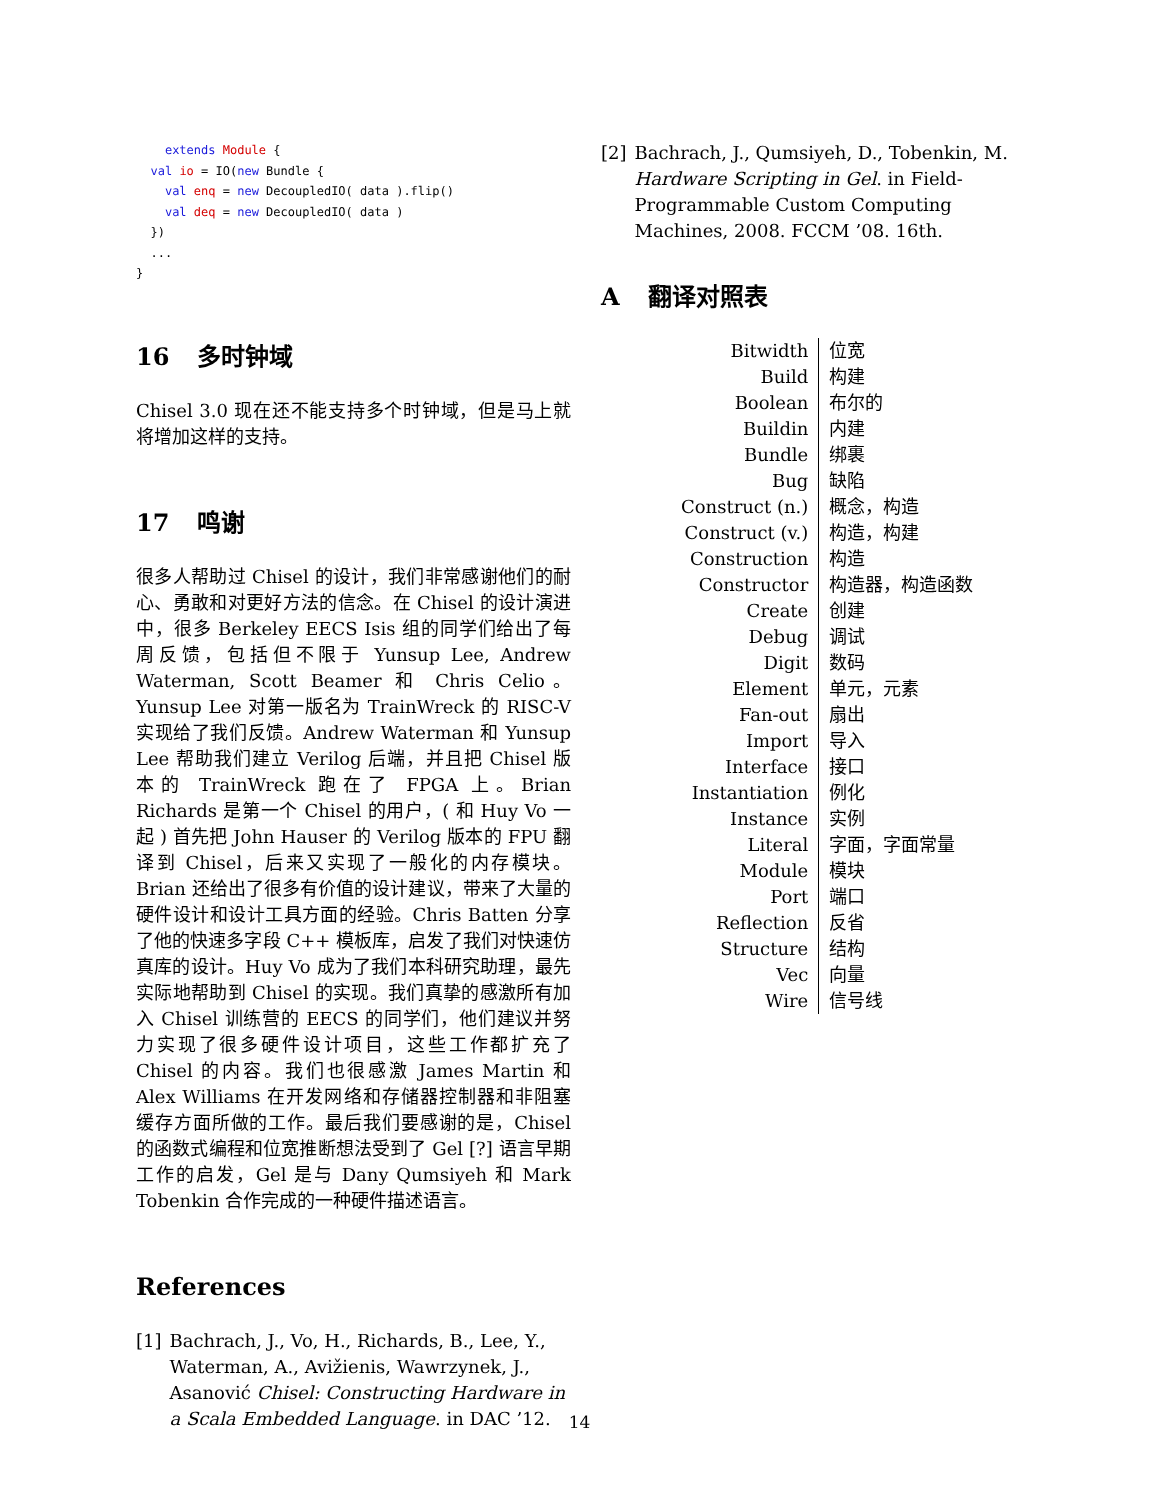extends Module {
  val io = IO(new Bundle {
    val enq = new DecoupledIO( data ).flip()
    val deq = new DecoupledIO( data )
  })
  ...
}
16 多时钟域
Chisel 3.0 现在还不能支持多个时钟域，但是马上就将增加这样的支持。
17 鸣谢
很多人帮助过 Chisel 的设计，我们非常感谢他们的耐心、勇敢和对更好方法的信念。在 Chisel 的设计演进中，很多 Berkeley EECS Isis 组的同学们给出了每周反馈，包括但不限于 Yunsup Lee, Andrew Waterman, Scott Beamer 和 Chris Celio。Yunsup Lee 对第一版名为 TrainWreck 的 RISC-V 实现给了我们反馈。Andrew Waterman 和 Yunsup Lee 帮助我们建立 Verilog 后端，并且把 Chisel 版本的 TrainWreck 跑在了 FPGA 上。Brian Richards 是第一个 Chisel 的用户，( 和 Huy Vo 一起 ) 首先把 John Hauser 的 Verilog 版本的 FPU 翻译到 Chisel，后来又实现了一般化的内存模块。Brian 还给出了很多有价值的设计建议，带来了大量的硬件设计和设计工具方面的经验。Chris Batten 分享了他的快速多字段 C++ 模板库，启发了我们对快速仿真库的设计。Huy Vo 成为了我们本科研究助理，最先实际地帮助到 Chisel 的实现。我们真挚的感激所有加入 Chisel 训练营的 EECS 的同学们，他们建议并努力实现了很多硬件设计项目，这些工作都扩充了 Chisel 的内容。我们也很感激 James Martin 和 Alex Williams 在开发网络和存储器控制器和非阻塞缓存方面所做的工作。最后我们要感谢的是，Chisel 的函数式编程和位宽推断想法受到了 Gel [?] 语言早期工作的启发，Gel 是与 Dany Qumsiyeh 和 Mark Tobenkin 合作完成的一种硬件描述语言。
References
[1] Bachrach, J., Vo, H., Richards, B., Lee, Y., Waterman, A., Avižienis, Wawrzynek, J., Asanović Chisel: Constructing Hardware in a Scala Embedded Language. in DAC ’12.
[2] Bachrach, J., Qumsiyeh, D., Tobenkin, M. Hardware Scripting in Gel. in Field-Programmable Custom Computing Machines, 2008. FCCM ’08. 16th.
A翻译对照表
| Bitwidth | 位宽 |
| Build | 构建 |
| Boolean | 布尔的 |
| Buildin | 内建 |
| Bundle | 绑裹 |
| Bug | 缺陷 |
| Construct (n.) | 概念，构造 |
| Construct (v.) | 构造，构建 |
| Construction | 构造 |
| Constructor | 构造器，构造函数 |
| Create | 创建 |
| Debug | 调试 |
| Digit | 数码 |
| Element | 单元，元素 |
| Fan-out | 扇出 |
| Import | 导入 |
| Interface | 接口 |
| Instantiation | 例化 |
| Instance | 实例 |
| Literal | 字面，字面常量 |
| Module | 模块 |
| Port | 端口 |
| Reflection | 反省 |
| Structure | 结构 |
| Vec | 向量 |
| Wire | 信号线 |
14